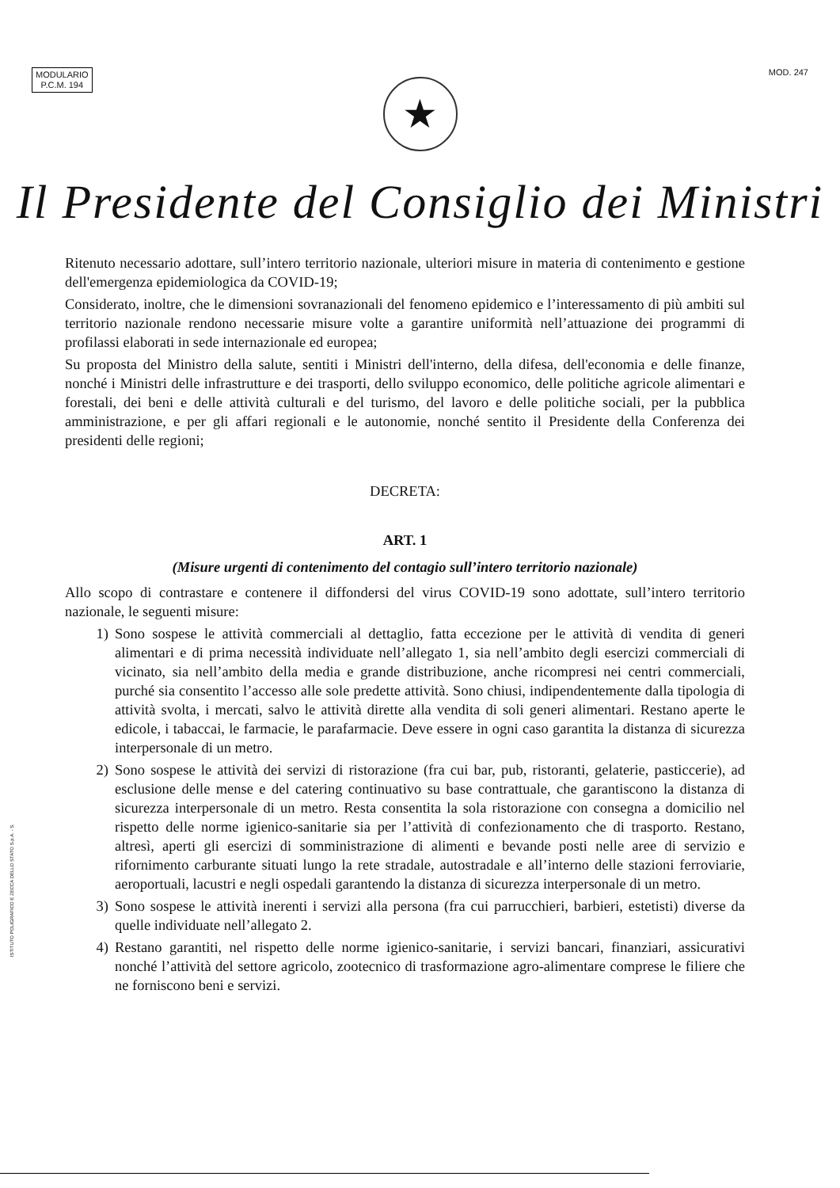MODULARIO
P.C.M. 194
MOD. 247
★
Il Presidente del Consiglio dei Ministri
Ritenuto necessario adottare, sull’intero territorio nazionale, ulteriori misure in materia di contenimento e gestione dell'emergenza epidemiologica da COVID-19;
Considerato, inoltre, che le dimensioni sovranazionali del fenomeno epidemico e l’interessamento di più ambiti sul territorio nazionale rendono necessarie misure volte a garantire uniformità nell’attuazione dei programmi di profilassi elaborati in sede internazionale ed europea;
Su proposta del Ministro della salute, sentiti i Ministri dell'interno, della difesa, dell'economia e delle finanze, nonché i Ministri delle infrastrutture e dei trasporti, dello sviluppo economico, delle politiche agricole alimentari e forestali, dei beni e delle attività culturali e del turismo, del lavoro e delle politiche sociali, per la pubblica amministrazione, e per gli affari regionali e le autonomie, nonché sentito il Presidente della Conferenza dei presidenti delle regioni;
DECRETA:
ART. 1
(Misure urgenti di contenimento del contagio sull’intero territorio nazionale)
Allo scopo di contrastare e contenere il diffondersi del virus COVID-19 sono adottate, sull’intero territorio nazionale, le seguenti misure:
1) Sono sospese le attività commerciali al dettaglio, fatta eccezione per le attività di vendita di generi alimentari e di prima necessità individuate nell’allegato 1, sia nell’ambito degli esercizi commerciali di vicinato, sia nell’ambito della media e grande distribuzione, anche ricompresi nei centri commerciali, purché sia consentito l’accesso alle sole predette attività. Sono chiusi, indipendentemente dalla tipologia di attività svolta, i mercati, salvo le attività dirette alla vendita di soli generi alimentari. Restano aperte le edicole, i tabaccai, le farmacie, le parafarmacie. Deve essere in ogni caso garantita la distanza di sicurezza interpersonale di un metro.
2) Sono sospese le attività dei servizi di ristorazione (fra cui bar, pub, ristoranti, gelaterie, pasticcerie), ad esclusione delle mense e del catering continuativo su base contrattuale, che garantiscono la distanza di sicurezza interpersonale di un metro. Resta consentita la sola ristorazione con consegna a domicilio nel rispetto delle norme igienico-sanitarie sia per l’attività di confezionamento che di trasporto. Restano, altresì, aperti gli esercizi di somministrazione di alimenti e bevande posti nelle aree di servizio e rifornimento carburante situati lungo la rete stradale, autostradale e all’interno delle stazioni ferroviarie, aeroportuali, lacustri e negli ospedali garantendo la distanza di sicurezza interpersonale di un metro.
3) Sono sospese le attività inerenti i servizi alla persona (fra cui parrucchieri, barbieri, estetisti) diverse da quelle individuate nell’allegato 2.
4) Restano garantiti, nel rispetto delle norme igienico-sanitarie, i servizi bancari, finanziari, assicurativi nonché l’attività del settore agricolo, zootecnico di trasformazione agro-alimentare comprese le filiere che ne forniscono beni e servizi.
ISTITUTO POLIGRAFICO E ZECCA DELLO STATO S.p.A. - S.